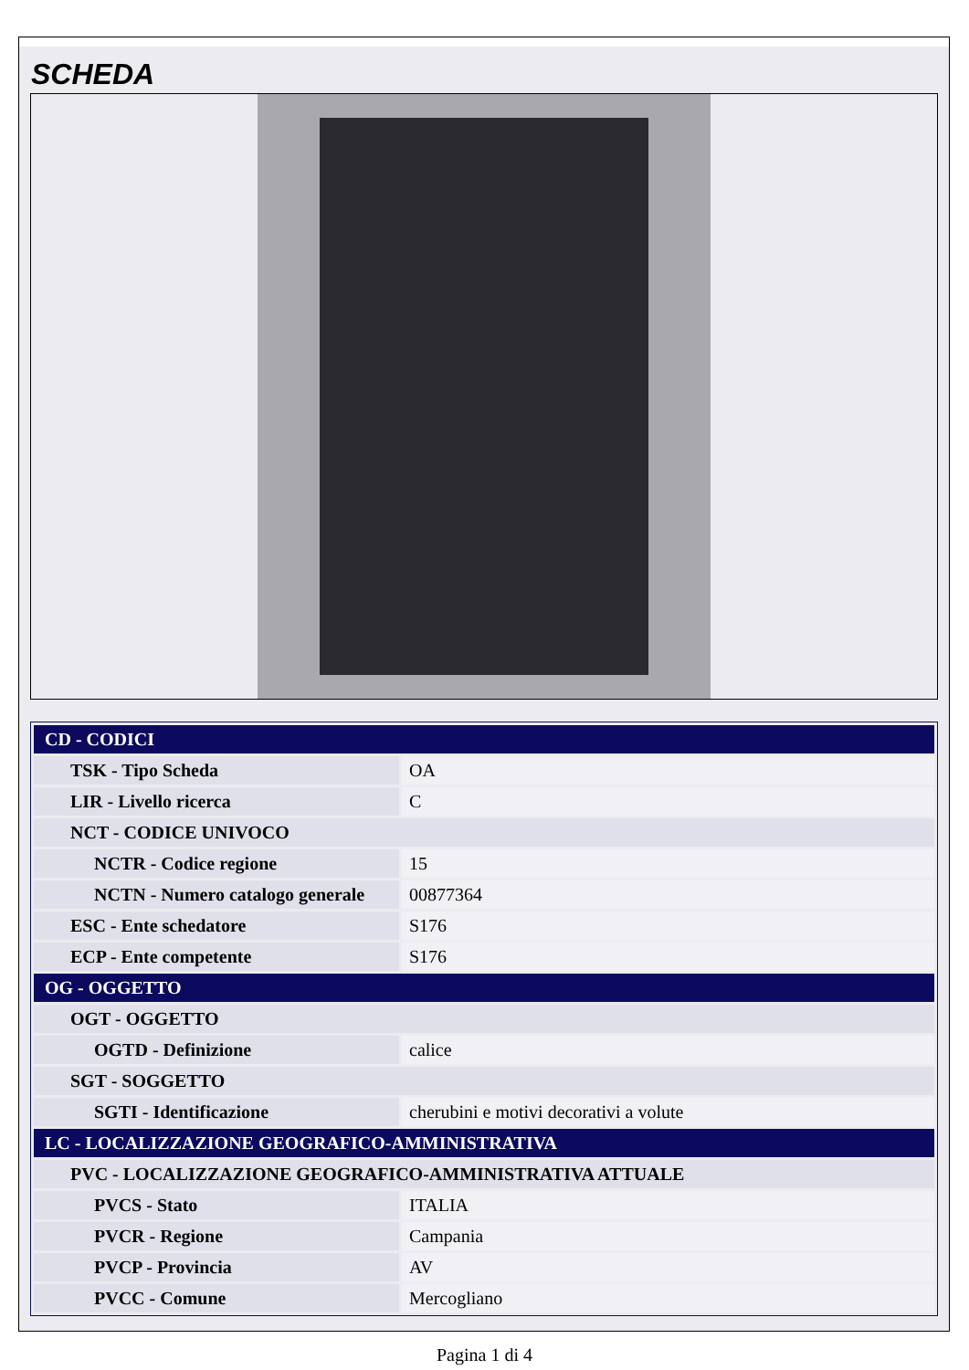SCHEDA
| CD - CODICI | |
| TSK - Tipo Scheda | OA |
| LIR - Livello ricerca | C |
| NCT - CODICE UNIVOCO | |
| NCTR - Codice regione | 15 |
| NCTN - Numero catalogo generale | 00877364 |
| ESC - Ente schedatore | S176 |
| ECP - Ente competente | S176 |
| OG - OGGETTO | |
| OGT - OGGETTO | |
| OGTD - Definizione | calice |
| SGT - SOGGETTO | |
| SGTI - Identificazione | cherubini e motivi decorativi a volute |
| LC - LOCALIZZAZIONE GEOGRAFICO-AMMINISTRATIVA | |
| PVC - LOCALIZZAZIONE GEOGRAFICO-AMMINISTRATIVA ATTUALE | |
| PVCS - Stato | ITALIA |
| PVCR - Regione | Campania |
| PVCP - Provincia | AV |
| PVCC - Comune | Mercogliano |
Pagina 1 di 4